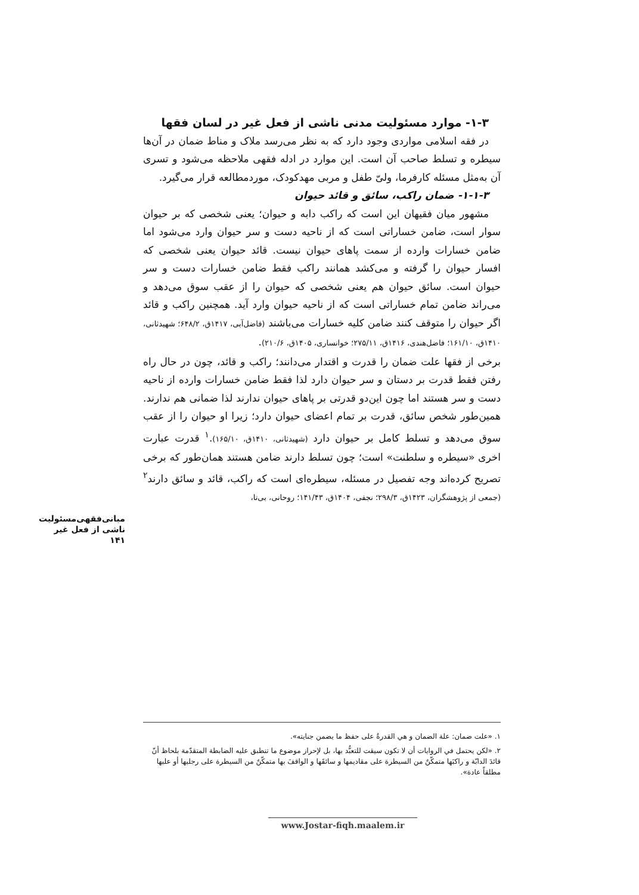۱-۳- موارد مسئولیت مدنی ناشی از فعل غیر در لسان فقها
در فقه اسلامی مواردی وجود دارد که به نظر می‌رسد ملاک و مناط ضمان در آن‌ها سیطره و تسلط صاحب آن است. این موارد در ادله فقهی ملاحظه می‌شود و تسری آن به‌مثل مسئله کارفرما، ولیّ طفل و مربی مهدکودک، موردمطالعه قرار می‌گیرد.
۱-۱-۳- ضمان راکب، سائق و قائد حیوان
مشهور میان فقیهان این است که راکب دابه و حیوان؛ یعنی شخصی که بر حیوان سوار است، ضامن خساراتی است که از ناحیه دست و سر حیوان وارد می‌شود اما ضامن خسارات وارده از سمت پاهای حیوان نیست. قائد حیوان یعنی شخصی که افسار حیوان را گرفته و می‌کشد همانند راکب فقط ضامن خسارات دست و سر حیوان است. سائق حیوان هم یعنی شخصی که حیوان را از عقب سوق می‌دهد و می‌راند ضامن تمام خساراتی است که از ناحیه حیوان وارد آید. همچنین راکب و قائد اگر حیوان را متوقف کنند ضامن کلیه خسارات می‌باشند (فاضل‌آبی، ۱۴۱۷ق، ۶۴۸/۲؛ شهیدثانی، ۱۴۱۰ق، ۱۶۱/۱۰؛ فاضل‌هندی، ۱۴۱۶ق، ۲۷۵/۱۱؛ خوانساری، ۱۴۰۵ق، ۲۱۰/۶).
برخی از فقها علت ضمان را قدرت و اقتدار می‌دانند؛ راکب و قائد، چون در حال راه رفتن فقط قدرت بر دستان و سر حیوان دارد لذا فقط ضامن خسارات وارده از ناحیه دست و سر هستند اما چون این‌دو قدرتی بر پاهای حیوان ندارند لذا ضمانی هم ندارند. همین‌طور شخص سائق، قدرت بر تمام اعضای حیوان دارد؛ زیرا او حیوان را از عقب سوق می‌دهد و تسلط کامل بر حیوان دارد (شهیدثانی، ۱۴۱۰ق، ۱۶۵/۱۰).<sup>۱</sup> قدرت عبارت اخری «سیطره و سلطنت» است؛ چون تسلط دارند ضامن هستند همان‌طور که برخی تصریح کرده‌اند وجه تفصیل در مسئله، سیطره‌ای است که راکب، قائد و سائق دارند<sup>۲</sup> (جمعی از پژوهشگران، ۱۴۲۳ق، ۲۹۸/۳؛ نجفی، ۱۴۰۴ق، ۱۴۱/۴۳؛ روحانی، بی‌تا،
مبانی‌فقهی‌مسئولیت
ناشی از فعل غیر
۱۴۱
۱. «علت ضمان: علة الضمان و هي القدرةُ علی حفظ ما يضمن جنايته».
۲. «لکن يحتمل في الروايات أن لا تکون سيقت للتعبُّد بها، بل لإحراز موضوع ما تنطبق عليه الضابطة المتقدّمة بلحاظ أنّ قائدَ الدابّة و راکبَها متمکّنٌ من السيطرة علی مقاديمها و سائقَها و الواقفَ بها متمکّنٌ من السيطرة علی رجليها أو عليها مطلقاً عادة».
www.Jostar-fiqh.maalem.ir